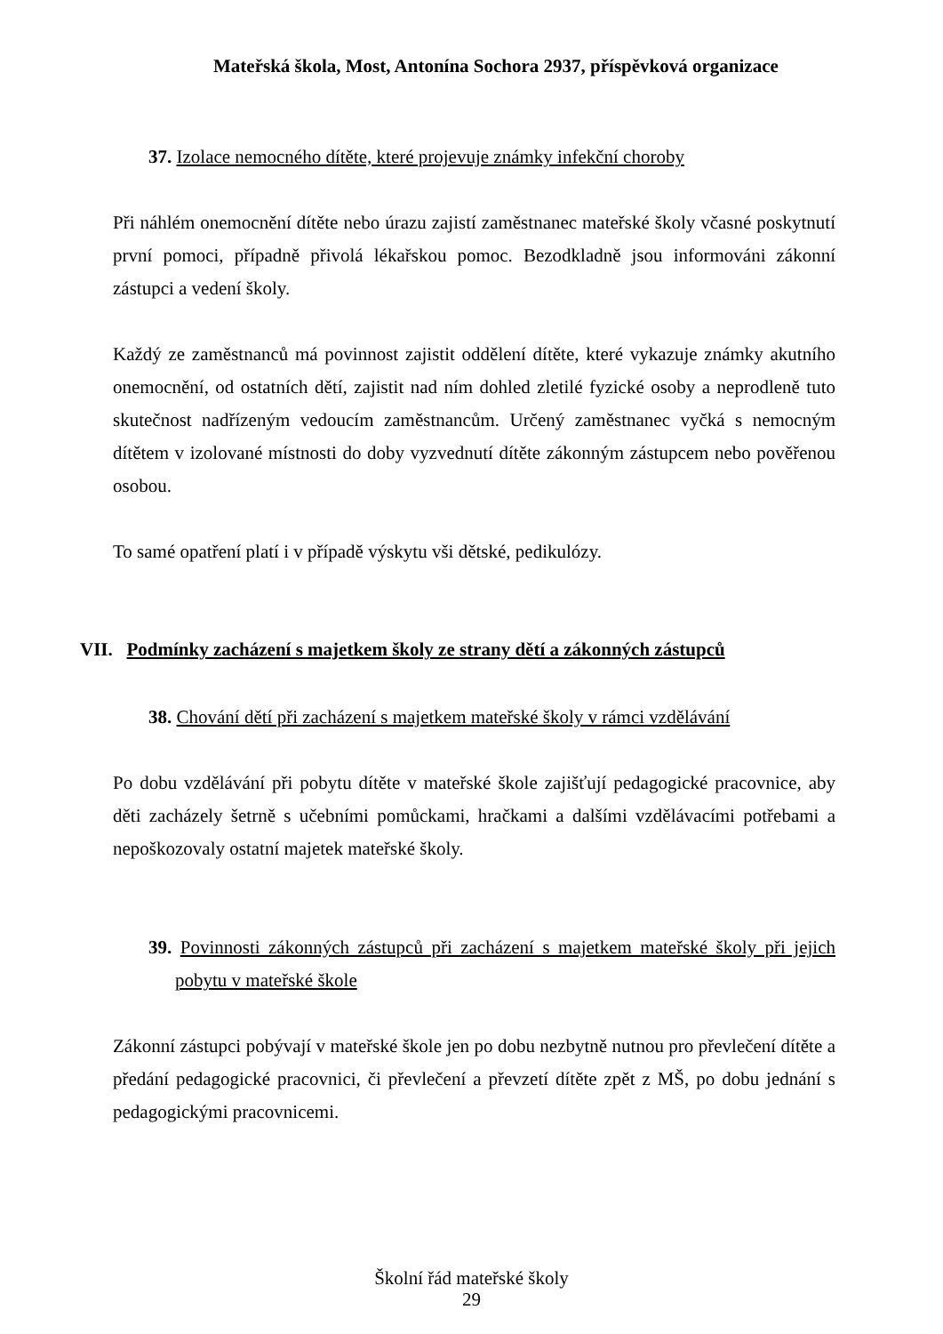Mateřská škola, Most, Antonína Sochora 2937, příspěvková organizace
37. Izolace nemocného dítěte, které projevuje známky infekční choroby
Při náhlém onemocnění dítěte nebo úrazu zajistí zaměstnanec mateřské školy včasné poskytnutí první pomoci, případně přivolá lékařskou pomoc. Bezodkladně jsou informováni zákonní zástupci a vedení školy.
Každý ze zaměstnanců má povinnost zajistit oddělení dítěte, které vykazuje známky akutního onemocnění, od ostatních dětí, zajistit nad ním dohled zletilé fyzické osoby a neprodleně tuto skutečnost nadřízeným vedoucím zaměstnancům. Určený zaměstnanec vyčká s nemocným dítětem v izolované místnosti do doby vyzvednutí dítěte zákonným zástupcem nebo pověřenou osobou.
To samé opatření platí i v případě výskytu vši dětské, pedikulózy.
VII. Podmínky zacházení s majetkem školy ze strany dětí a zákonných zástupců
38. Chování dětí při zacházení s majetkem mateřské školy v rámci vzdělávání
Po dobu vzdělávání při pobytu dítěte v mateřské škole zajišťují pedagogické pracovnice, aby děti zacházely šetrně s učebními pomůckami, hračkami a dalšími vzdělávacími potřebami a nepoškozovaly ostatní majetek mateřské školy.
39. Povinnosti zákonných zástupců při zacházení s majetkem mateřské školy při jejich pobytu v mateřské škole
Zákonní zástupci pobývají v mateřské škole jen po dobu nezbytně nutnou pro převlečení dítěte a předání pedagogické pracovnici, či převlečení a převzetí dítěte zpět z MŠ, po dobu jednání s pedagogickými pracovnicemi.
Školní řád mateřské školy
29